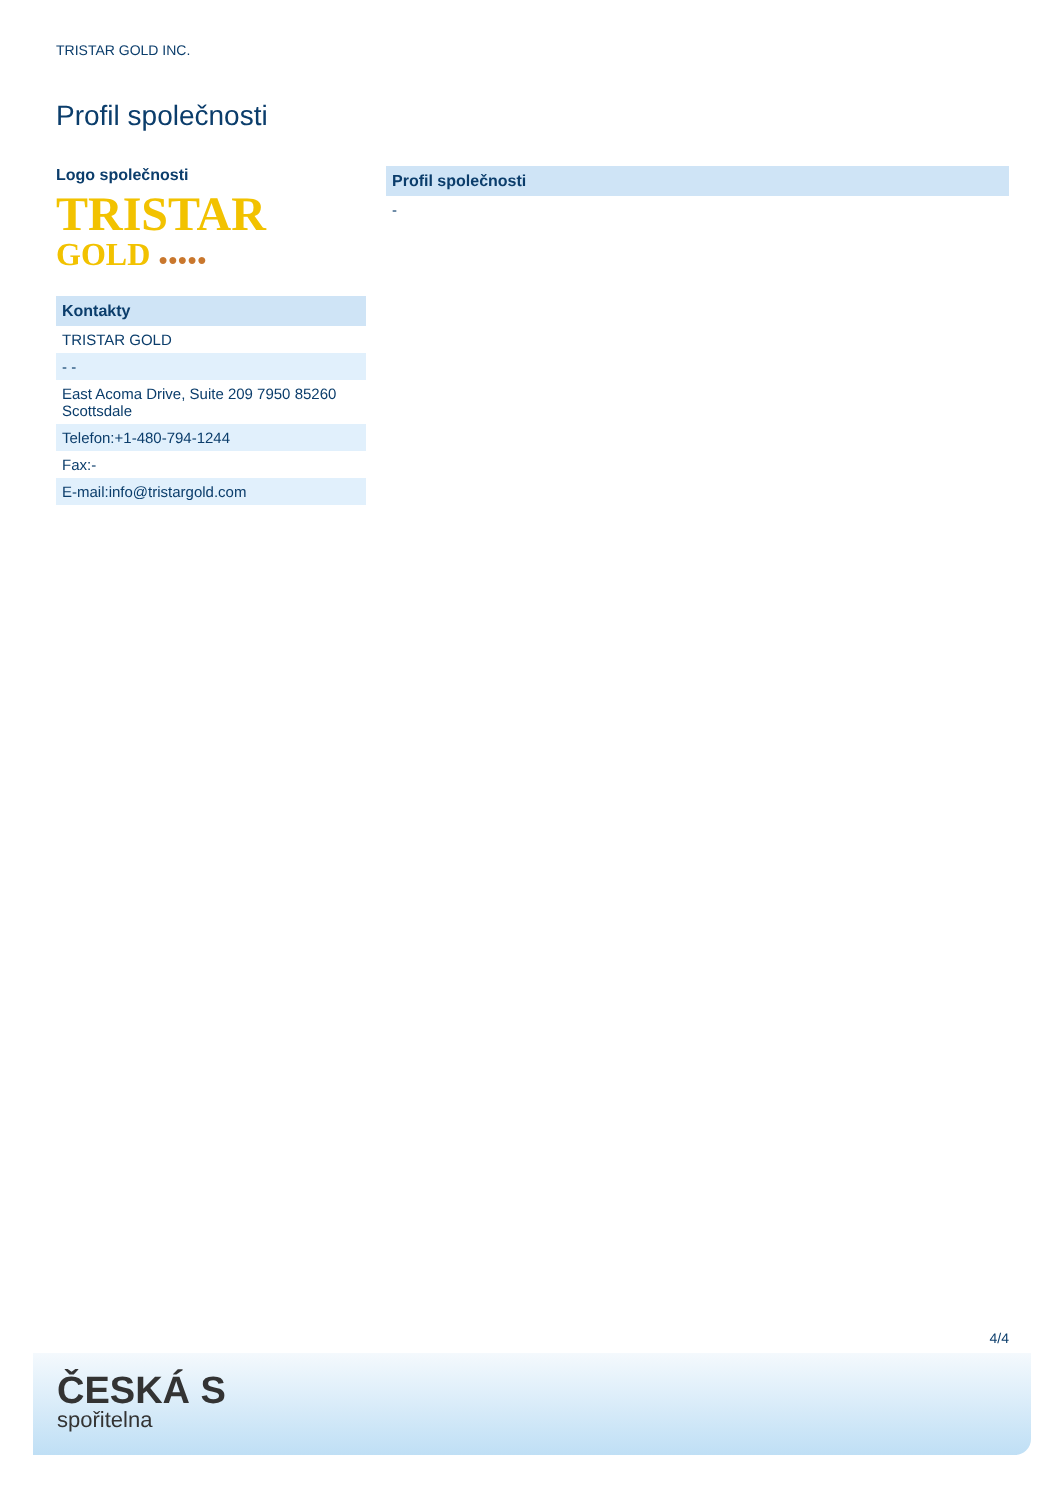TRISTAR GOLD INC.
Profil společnosti
Logo společnosti
TRISTAR
GOLD ●●●●●
| Kontakty |
| --- |
| TRISTAR GOLD |
| - - |
| East Acoma Drive, Suite 209 7950 85260 Scottsdale |
| Telefon:+1-480-794-1244 |
| Fax:- |
| E-mail:info@tristargold.com |
| Profil společnosti |
| --- |
| - |
4/4
ČESKÁ S
spořitelna